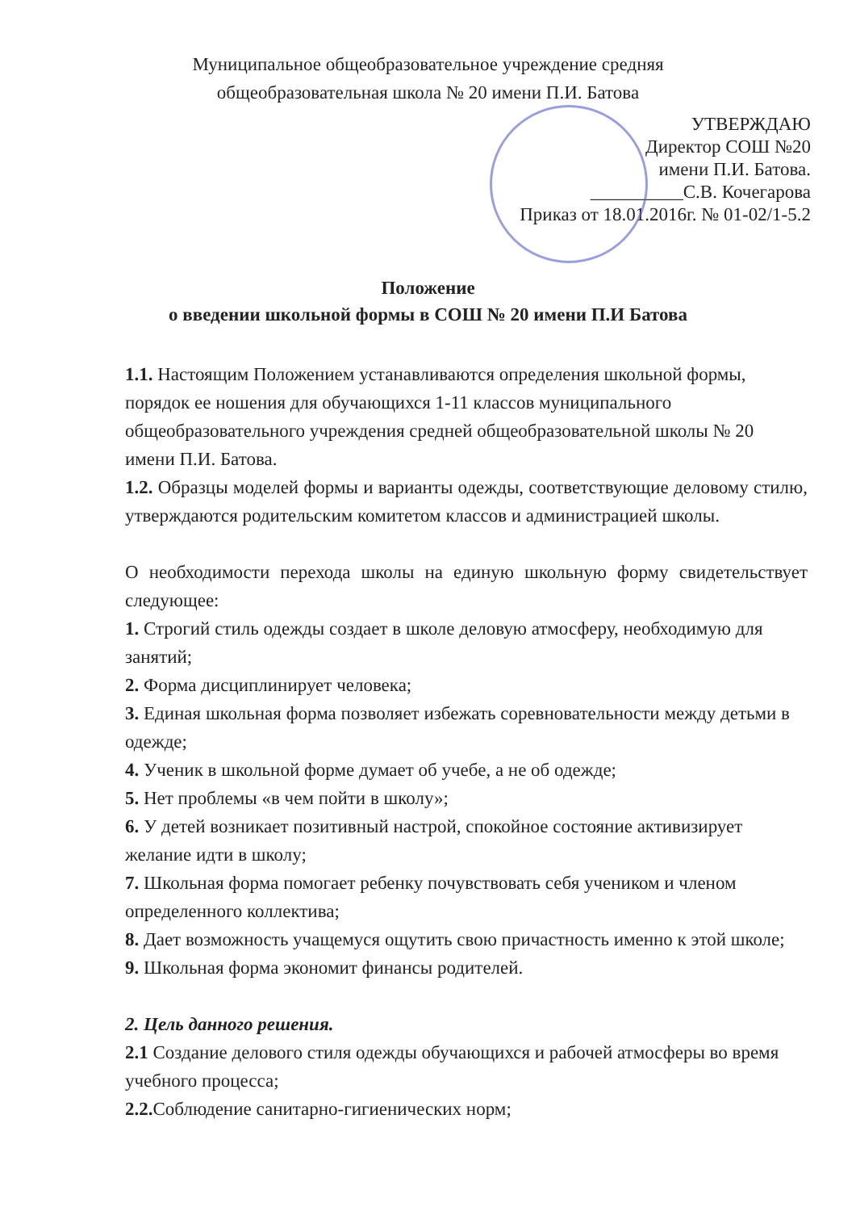Муниципальное общеобразовательное учреждение средняя
общеобразовательная школа № 20 имени П.И. Батова
УТВЕРЖДАЮ
Директор СОШ №20
имени П.И. Батова.
__________С.В. Кочегарова
Приказ от 18.01.2016г. № 01-02/1-5.2
Положение
о введении школьной формы в СОШ № 20 имени П.И Батова
1.1. Настоящим Положением устанавливаются определения школьной формы, порядок ее ношения для обучающихся 1-11 классов муниципального общеобразовательного учреждения средней общеобразовательной школы № 20 имени П.И. Батова.
1.2. Образцы моделей формы и варианты одежды, соответствующие деловому стилю, утверждаются родительским комитетом классов и администрацией школы.
О необходимости перехода школы на единую школьную форму свидетельствует следующее:
1. Строгий стиль одежды создает в школе деловую атмосферу, необходимую для занятий;
2. Форма дисциплинирует человека;
3. Единая школьная форма позволяет избежать соревновательности между детьми в одежде;
4. Ученик в школьной форме думает об учебе, а не об одежде;
5. Нет проблемы «в чем пойти в школу»;
6. У детей возникает позитивный настрой, спокойное состояние активизирует желание идти в школу;
7. Школьная форма помогает ребенку почувствовать себя учеником и членом определенного коллектива;
8. Дает возможность учащемуся ощутить свою причастность именно к этой школе;
9. Школьная форма экономит финансы родителей.
2. Цель данного решения.
2.1 Создание делового стиля одежды обучающихся и рабочей атмосферы во время учебного процесса;
2.2. Соблюдение санитарно-гигиенических норм;